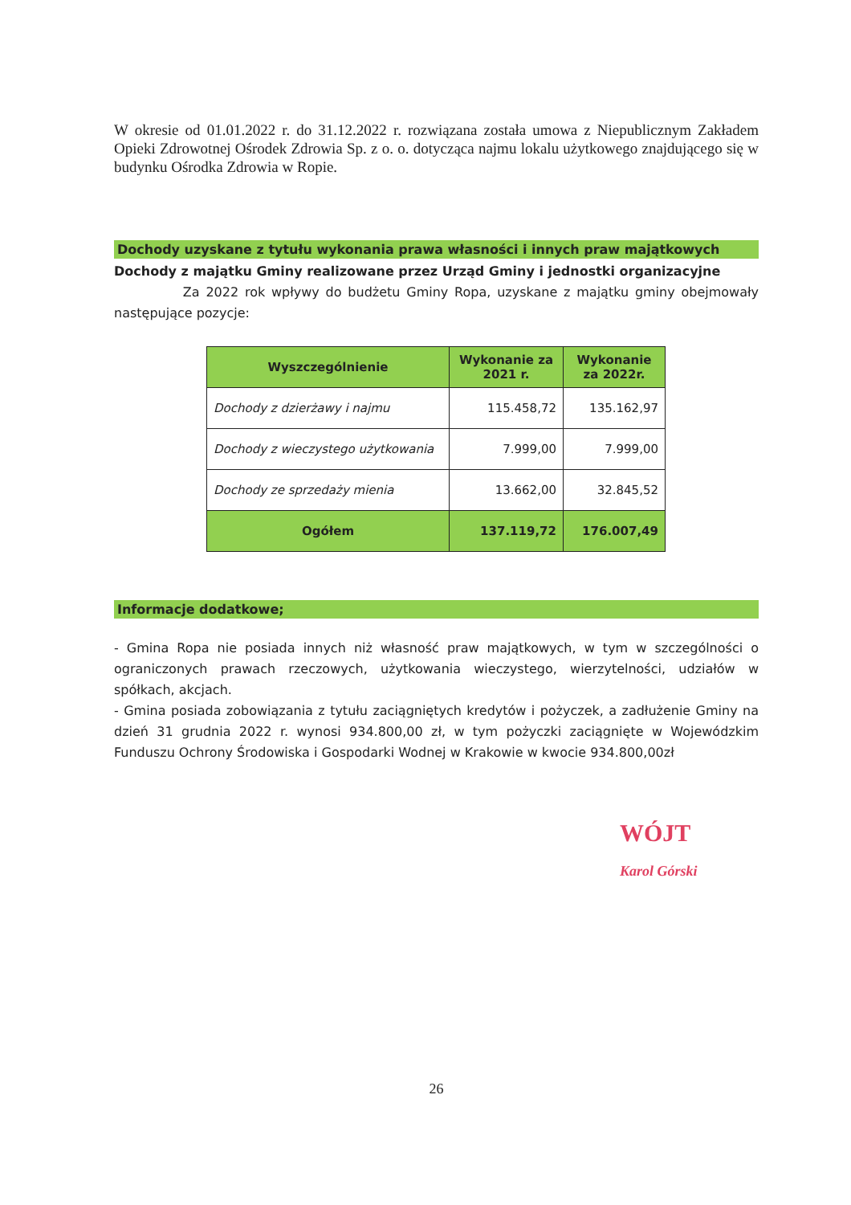W okresie od 01.01.2022 r. do 31.12.2022 r. rozwiązana została umowa z Niepublicznym Zakładem Opieki Zdrowotnej Ośrodek Zdrowia Sp. z o. o. dotycząca najmu lokalu użytkowego znajdującego się w budynku Ośrodka Zdrowia w Ropie.
Dochody uzyskane z tytułu wykonania prawa własności i innych praw majątkowych
Dochody z majątku Gminy realizowane przez Urząd Gminy i jednostki organizacyjne
Za 2022 rok wpływy do budżetu Gminy Ropa, uzyskane z majątku gminy obejmowały następujące pozycje:
| Wyszczególnienie | Wykonanie za 2021 r. | Wykonanie za 2022r. |
| --- | --- | --- |
| Dochody z dzierżawy i najmu | 115.458,72 | 135.162,97 |
| Dochody z wieczystego użytkowania | 7.999,00 | 7.999,00 |
| Dochody ze sprzedaży mienia | 13.662,00 | 32.845,52 |
| Ogółem | 137.119,72 | 176.007,49 |
Informacje dodatkowe;
- Gmina Ropa nie posiada innych niż własność praw majątkowych, w tym w szczególności o ograniczonych prawach rzeczowych, użytkowania wieczystego, wierzytelności, udziałów w spółkach, akcjach.
- Gmina posiada zobowiązania z tytułu zaciągniętych kredytów i pożyczek, a zadłużenie Gminy na dzień 31 grudnia 2022 r. wynosi 934.800,00 zł, w tym pożyczki zaciągnięte w Wojewódzkim Funduszu Ochrony Środowiska i Gospodarki Wodnej w Krakowie w kwocie 934.800,00zł
WÓJT
Karol Górski
26